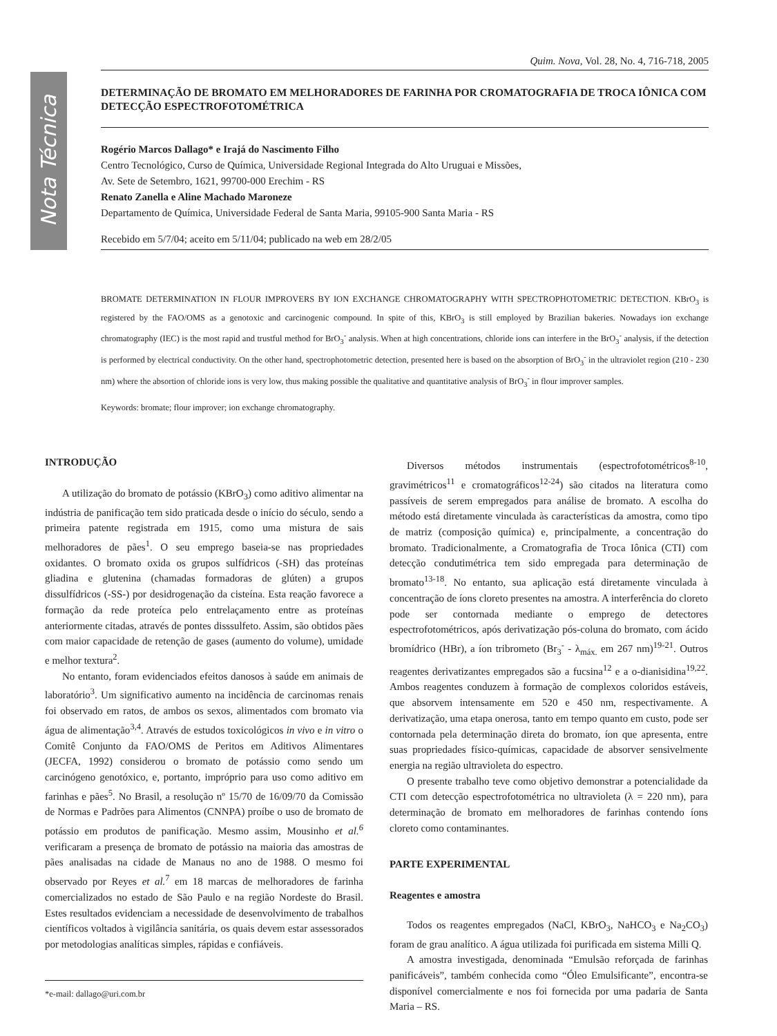Nota Técnica
Quim. Nova, Vol. 28, No. 4, 716-718, 2005
DETERMINAÇÃO DE BROMATO EM MELHORADORES DE FARINHA POR CROMATOGRAFIA DE TROCA IÔNICA COM DETECÇÃO ESPECTROFOTOMÉTRICA
Rogério Marcos Dallago* e Irajá do Nascimento Filho
Centro Tecnológico, Curso de Química, Universidade Regional Integrada do Alto Uruguai e Missões,
Av. Sete de Setembro, 1621, 99700-000 Erechim - RS
Renato Zanella e Aline Machado Maroneze
Departamento de Química, Universidade Federal de Santa Maria, 99105-900 Santa Maria - RS
Recebido em 5/7/04; aceito em 5/11/04; publicado na web em 28/2/05
BROMATE DETERMINATION IN FLOUR IMPROVERS BY ION EXCHANGE CHROMATOGRAPHY WITH SPECTROPHOTOMETRIC DETECTION. KBrO<sub>3</sub> is registered by the FAO/OMS as a genotoxic and carcinogenic compound. In spite of this, KBrO<sub>3</sub> is still employed by Brazilian bakeries. Nowadays ion exchange chromatography (IEC) is the most rapid and trustful method for BrO<sub>3</sub><sup>-</sup> analysis. When at high concentrations, chloride ions can interfere in the BrO<sub>3</sub><sup>-</sup> analysis, if the detection is performed by electrical conductivity. On the other hand, spectrophotometric detection, presented here is based on the absorption of BrO<sub>3</sub><sup>-</sup> in the ultraviolet region (210 - 230 nm) where the absortion of chloride ions is very low, thus making possible the qualitative and quantitative analysis of BrO<sub>3</sub><sup>-</sup> in flour improver samples.
Keywords: bromate; flour improver; ion exchange chromatography.
INTRODUÇÃO
A utilização do bromato de potássio (KBrO<sub>3</sub>) como aditivo alimentar na indústria de panificação tem sido praticada desde o início do século, sendo a primeira patente registrada em 1915, como uma mistura de sais melhoradores de pães<sup>1</sup>. O seu emprego baseia-se nas propriedades oxidantes. O bromato oxida os grupos sulfídricos (-SH) das proteínas gliadina e glutenina (chamadas formadoras de glúten) a grupos dissulfídricos (-SS-) por desidrogenação da cisteína. Esta reação favorece a formação da rede proteíca pelo entrelaçamento entre as proteínas anteriormente citadas, através de pontes disssulfeto. Assim, são obtidos pães com maior capacidade de retenção de gases (aumento do volume), umidade e melhor textura<sup>2</sup>.
No entanto, foram evidenciados efeitos danosos à saúde em animais de laboratório<sup>3</sup>. Um significativo aumento na incidência de carcinomas renais foi observado em ratos, de ambos os sexos, alimentados com bromato via água de alimentação<sup>3,4</sup>. Através de estudos toxicológicos in vivo e in vitro o Comitê Conjunto da FAO/OMS de Peritos em Aditivos Alimentares (JECFA, 1992) considerou o bromato de potássio como sendo um carcinógeno genotóxico, e, portanto, impróprio para uso como aditivo em farinhas e pães<sup>5</sup>. No Brasil, a resolução nº 15/70 de 16/09/70 da Comissão de Normas e Padrões para Alimentos (CNNPA) proíbe o uso de bromato de potássio em produtos de panificação. Mesmo assim, Mousinho et al.<sup>6</sup> verificaram a presença de bromato de potássio na maioria das amostras de pães analisadas na cidade de Manaus no ano de 1988. O mesmo foi observado por Reyes et al.<sup>7</sup> em 18 marcas de melhoradores de farinha comercializados no estado de São Paulo e na região Nordeste do Brasil. Estes resultados evidenciam a necessidade de desenvolvimento de trabalhos científicos voltados à vigilância sanitária, os quais devem estar assessorados por metodologias analíticas simples, rápidas e confiáveis.
*e-mail: dallago@uri.com.br
Diversos métodos instrumentais (espectrofotométricos<sup>8-10</sup>, gravimétricos<sup>11</sup> e cromatográficos<sup>12-24</sup>) são citados na literatura como passíveis de serem empregados para análise de bromato. A escolha do método está diretamente vinculada às características da amostra, como tipo de matriz (composição química) e, principalmente, a concentração do bromato. Tradicionalmente, a Cromatografia de Troca Iônica (CTI) com detecção condutimétrica tem sido empregada para determinação de bromato<sup>13-18</sup>. No entanto, sua aplicação está diretamente vinculada à concentração de íons cloreto presentes na amostra. A interferência do cloreto pode ser contornada mediante o emprego de detectores espectrofotométricos, após derivatização pós-coluna do bromato, com ácido bromídrico (HBr), a íon tribrometo (Br<sub>3</sub><sup>-</sup> - λ<sub>máx.</sub> em 267 nm)<sup>19-21</sup>. Outros reagentes derivatizantes empregados são a fucsina<sup>12</sup> e a o-dianisidina<sup>19,22</sup>. Ambos reagentes conduzem à formação de complexos coloridos estáveis, que absorvem intensamente em 520 e 450 nm, respectivamente. A derivatização, uma etapa onerosa, tanto em tempo quanto em custo, pode ser contornada pela determinação direta do bromato, íon que apresenta, entre suas propriedades físico-químicas, capacidade de absorver sensivelmente energia na região ultravioleta do espectro.
O presente trabalho teve como objetivo demonstrar a potencialidade da CTI com detecção espectrofotométrica no ultravioleta (λ = 220 nm), para determinação de bromato em melhoradores de farinhas contendo íons cloreto como contaminantes.
PARTE EXPERIMENTAL
Reagentes e amostra
Todos os reagentes empregados (NaCl, KBrO<sub>3</sub>, NaHCO<sub>3</sub> e Na<sub>2</sub>CO<sub>3</sub>) foram de grau analítico. A água utilizada foi purificada em sistema Milli Q.
A amostra investigada, denominada “Emulsão reforçada de farinhas panificáveis”, também conhecida como “Óleo Emulsificante”, encontra-se disponível comercialmente e nos foi fornecida por uma padaria de Santa Maria – RS.